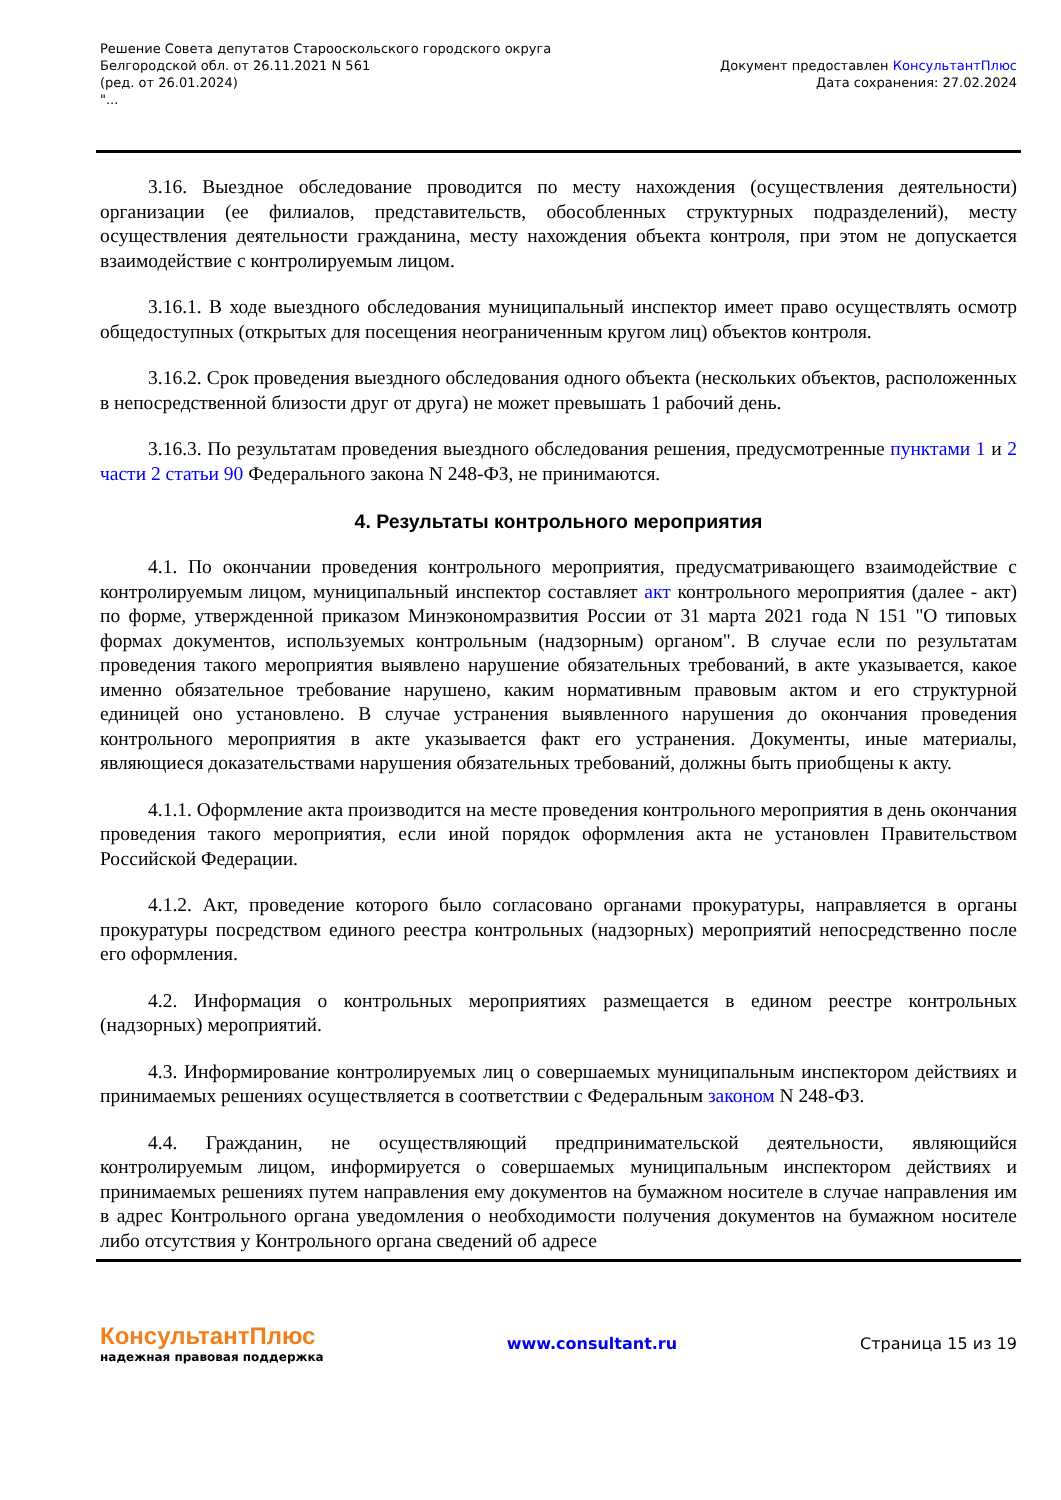Решение Совета депутатов Старооскольского городского округа
Белгородской обл. от 26.11.2021 N 561
(ред. от 26.01.2024)
"...
Документ предоставлен КонсультантПлюс
Дата сохранения: 27.02.2024
3.16. Выездное обследование проводится по месту нахождения (осуществления деятельности) организации (ее филиалов, представительств, обособленных структурных подразделений), месту осуществления деятельности гражданина, месту нахождения объекта контроля, при этом не допускается взаимодействие с контролируемым лицом.
3.16.1. В ходе выездного обследования муниципальный инспектор имеет право осуществлять осмотр общедоступных (открытых для посещения неограниченным кругом лиц) объектов контроля.
3.16.2. Срок проведения выездного обследования одного объекта (нескольких объектов, расположенных в непосредственной близости друг от друга) не может превышать 1 рабочий день.
3.16.3. По результатам проведения выездного обследования решения, предусмотренные пунктами 1 и 2 части 2 статьи 90 Федерального закона N 248-ФЗ, не принимаются.
4. Результаты контрольного мероприятия
4.1. По окончании проведения контрольного мероприятия, предусматривающего взаимодействие с контролируемым лицом, муниципальный инспектор составляет акт контрольного мероприятия (далее - акт) по форме, утвержденной приказом Минэкономразвития России от 31 марта 2021 года N 151 "О типовых формах документов, используемых контрольным (надзорным) органом". В случае если по результатам проведения такого мероприятия выявлено нарушение обязательных требований, в акте указывается, какое именно обязательное требование нарушено, каким нормативным правовым актом и его структурной единицей оно установлено. В случае устранения выявленного нарушения до окончания проведения контрольного мероприятия в акте указывается факт его устранения. Документы, иные материалы, являющиеся доказательствами нарушения обязательных требований, должны быть приобщены к акту.
4.1.1. Оформление акта производится на месте проведения контрольного мероприятия в день окончания проведения такого мероприятия, если иной порядок оформления акта не установлен Правительством Российской Федерации.
4.1.2. Акт, проведение которого было согласовано органами прокуратуры, направляется в органы прокуратуры посредством единого реестра контрольных (надзорных) мероприятий непосредственно после его оформления.
4.2. Информация о контрольных мероприятиях размещается в едином реестре контрольных (надзорных) мероприятий.
4.3. Информирование контролируемых лиц о совершаемых муниципальным инспектором действиях и принимаемых решениях осуществляется в соответствии с Федеральным законом N 248-ФЗ.
4.4. Гражданин, не осуществляющий предпринимательской деятельности, являющийся контролируемым лицом, информируется о совершаемых муниципальным инспектором действиях и принимаемых решениях путем направления ему документов на бумажном носителе в случае направления им в адрес Контрольного органа уведомления о необходимости получения документов на бумажном носителе либо отсутствия у Контрольного органа сведений об адресе
КонсультантПлюс
надежная правовая поддержка
www.consultant.ru Страница 15 из 19